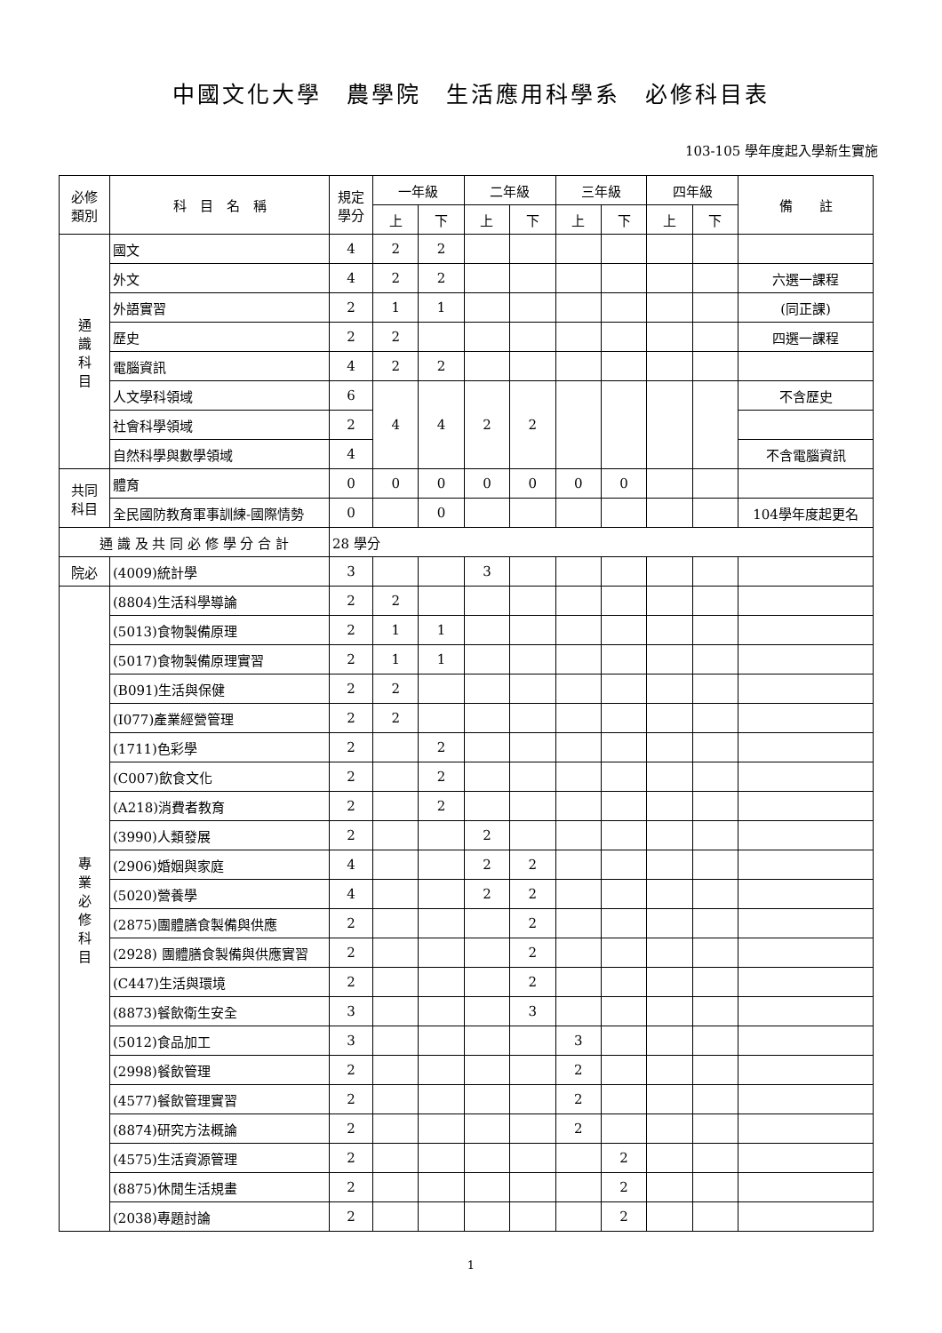中國文化大學　農學院　生活應用科學系　必修科目表
103-105 學年度起入學新生實施
| 必修 類別 | 科 目 名 稱 | 規定 學分 | 一年級 | | 二年級 | | 三年級 | | 四年級 | | 備 註 |
| --- | --- | --- | --- | --- | --- | --- | --- | --- | --- | --- | --- |
| | | | 上 | 下 | 上 | 下 | 上 | 下 | 上 | 下 | |
| 通 識 科 目 | 國文 | 4 | 2 | 2 | | | | | | | |
| | 外文 | 4 | 2 | 2 | | | | | | | 六選一課程 |
| | 外語實習 | 2 | 1 | 1 | | | | | | | (同正課) |
| | 歷史 | 2 | 2 | | | | | | | | 四選一課程 |
| | 電腦資訊 | 4 | 2 | 2 | | | | | | | |
| | 人文學科領域 | 6 | 4 | 4 | 2 | 2 | | | | | 不含歷史 |
| | 社會科學領域 | 2 | | | | | | | | | |
| | 自然科學與數學領域 | 4 | | | | | | | | | 不含電腦資訊 |
| 共同 科目 | 體育 | 0 | 0 | 0 | 0 | 0 | 0 | 0 | | | |
| | 全民國防教育軍事訓練-國際情勢 | 0 | | 0 | | | | | | | 104學年度起更名 |
| 通 識 及 共 同 必 修 學 分 合 計 | | 28 學分 | | | | | | | | | |
| 院必 | (4009)統計學 | 3 | | | 3 | | | | | | |
| 專 業 必 修 科 目 | (8804)生活科學導論 | 2 | 2 | | | | | | | | |
| | (5013)食物製備原理 | 2 | 1 | 1 | | | | | | | |
| | (5017)食物製備原理實習 | 2 | 1 | 1 | | | | | | | |
| | (B091)生活與保健 | 2 | 2 | | | | | | | | |
| | (I077)產業經營管理 | 2 | 2 | | | | | | | | |
| | (1711)色彩學 | 2 | | 2 | | | | | | | |
| | (C007)飲食文化 | 2 | | 2 | | | | | | | |
| | (A218)消費者教育 | 2 | | 2 | | | | | | | |
| | (3990)人類發展 | 2 | | | 2 | | | | | | |
| | (2906)婚姻與家庭 | 4 | | | 2 | 2 | | | | | |
| | (5020)營養學 | 4 | | | 2 | 2 | | | | | |
| | (2875)團體膳食製備與供應 | 2 | | | | 2 | | | | | |
| | (2928) 團體膳食製備與供應實習 | 2 | | | | 2 | | | | | |
| | (C447)生活與環境 | 2 | | | | 2 | | | | | |
| | (8873)餐飲衛生安全 | 3 | | | | 3 | | | | | |
| | (5012)食品加工 | 3 | | | | | 3 | | | | |
| | (2998)餐飲管理 | 2 | | | | | 2 | | | | |
| | (4577)餐飲管理實習 | 2 | | | | | 2 | | | | |
| | (8874)研究方法概論 | 2 | | | | | 2 | | | | |
| | (4575)生活資源管理 | 2 | | | | | | 2 | | | |
| | (8875)休閒生活規畫 | 2 | | | | | | 2 | | | |
| | (2038)專題討論 | 2 | | | | | | 2 | | | |
1